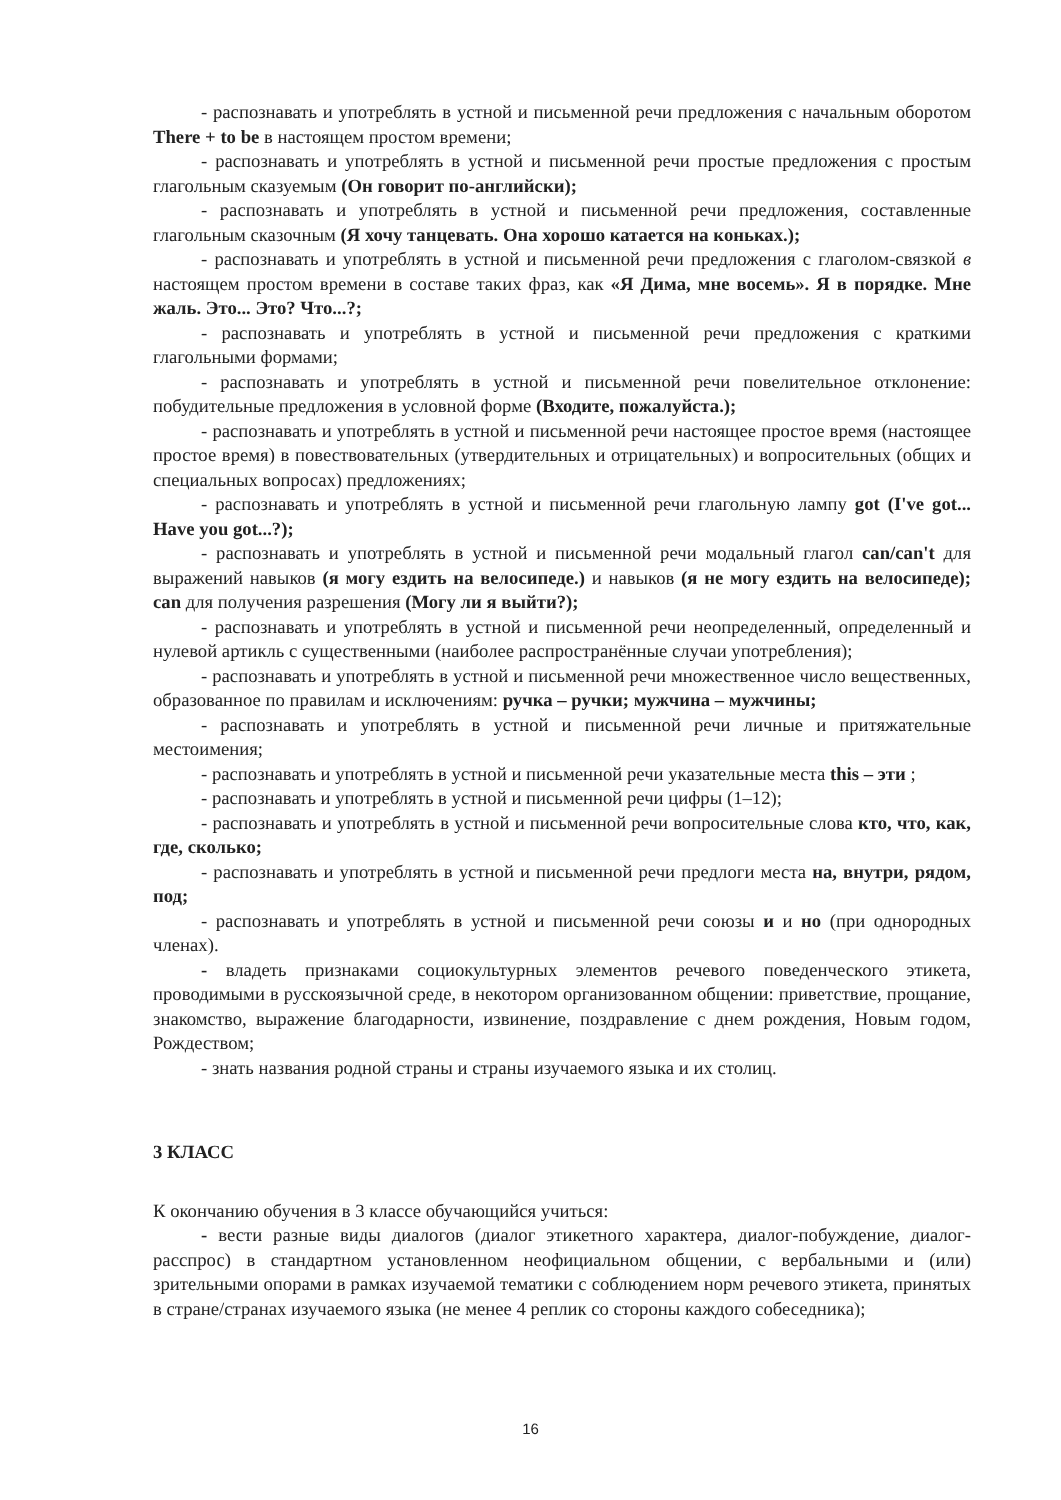- распознавать и употреблять в устной и письменной речи предложения с начальным оборотом There + to be в настоящем простом времени;
- распознавать и употреблять в устной и письменной речи простые предложения с простым глагольным сказуемым (Он говорит по-английски);
- распознавать и употреблять в устной и письменной речи предложения, составленные глагольным сказочным (Я хочу танцевать. Она хорошо катается на коньках.);
- распознавать и употреблять в устной и письменной речи предложения с глаголом-связкой в настоящем простом времени в составе таких фраз, как «Я Дима, мне восемь». Я в порядке. Мне жаль. Это... Это? Что...?;
- распознавать и употреблять в устной и письменной речи предложения с краткими глагольными формами;
- распознавать и употреблять в устной и письменной речи повелительное отклонение: побудительные предложения в условной форме (Входите, пожалуйста.);
- распознавать и употреблять в устной и письменной речи настоящее простое время (настоящее простое время) в повествовательных (утвердительных и отрицательных) и вопросительных (общих и специальных вопросах) предложениях;
- распознавать и употреблять в устной и письменной речи глагольную лампу got (I've got... Have you got...?);
- распознавать и употреблять в устной и письменной речи модальный глагол can/can't для выражений навыков (я могу ездить на велосипеде.) и навыков (я не могу ездить на велосипеде); can для получения разрешения (Могу ли я выйти?);
- распознавать и употреблять в устной и письменной речи неопределенный, определенный и нулевой артикль с существенными (наиболее распространённые случаи употребления);
- распознавать и употреблять в устной и письменной речи множественное число вещественных, образованное по правилам и исключениям: ручка – ручки; мужчина – мужчины;
- распознавать и употреблять в устной и письменной речи личные и притяжательные местоимения;
- распознавать и употреблять в устной и письменной речи указательные места this – эти ;
- распознавать и употреблять в устной и письменной речи цифры (1–12);
- распознавать и употреблять в устной и письменной речи вопросительные слова кто, что, как, где, сколько;
- распознавать и употреблять в устной и письменной речи предлоги места на, внутри, рядом, под;
- распознавать и употреблять в устной и письменной речи союзы и и но (при однородных членах).
- владеть признаками социокультурных элементов речевого поведенческого этикета, проводимыми в русскоязычной среде, в некотором организованном общении: приветствие, прощание, знакомство, выражение благодарности, извинение, поздравление с днем рождения, Новым годом, Рождеством;
- знать названия родной страны и страны изучаемого языка и их столиц.
3 КЛАСС
К окончанию обучения в 3 классе обучающийся учиться:
- вести разные виды диалогов (диалог этикетного характера, диалог-побуждение, диалог-расспрос) в стандартном установленном неофициальном общении, с вербальными и (или) зрительными опорами в рамках изучаемой тематики с соблюдением норм речевого этикета, принятых в стране/странах изучаемого языка (не менее 4 реплик со стороны каждого собеседника);
16